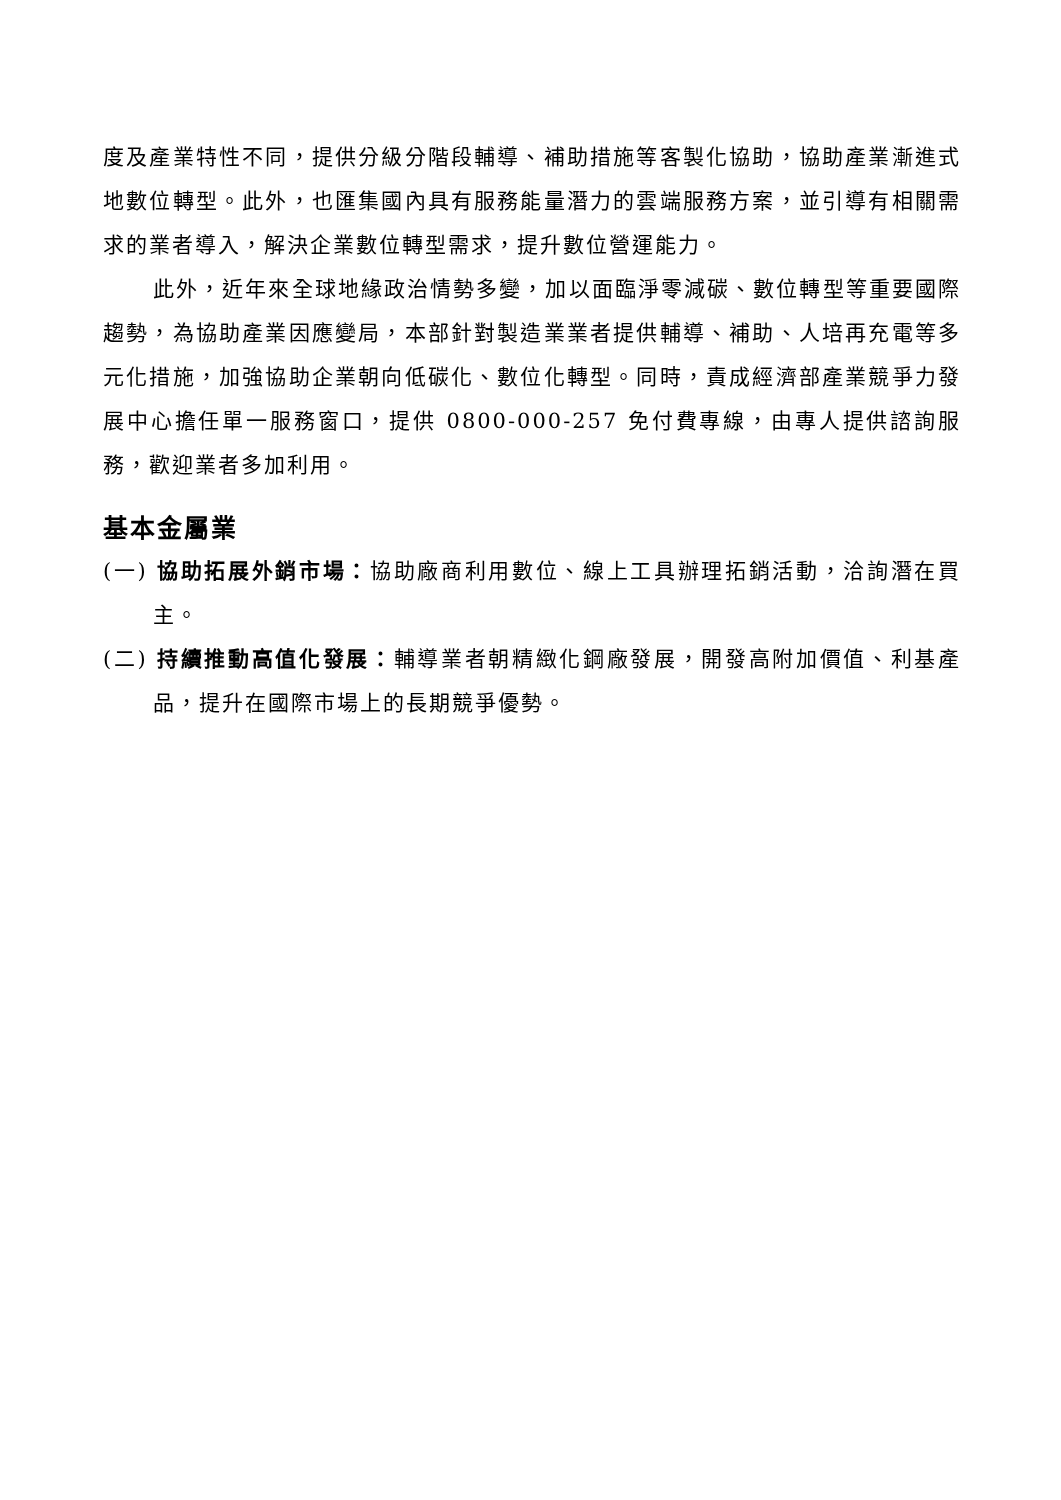度及產業特性不同，提供分級分階段輔導、補助措施等客製化協助，協助產業漸進式地數位轉型。此外，也匯集國內具有服務能量潛力的雲端服務方案，並引導有相關需求的業者導入，解決企業數位轉型需求，提升數位營運能力。
此外，近年來全球地緣政治情勢多變，加以面臨淨零減碳、數位轉型等重要國際趨勢，為協助產業因應變局，本部針對製造業業者提供輔導、補助、人培再充電等多元化措施，加強協助企業朝向低碳化、數位化轉型。同時，責成經濟部產業競爭力發展中心擔任單一服務窗口，提供 0800-000-257 免付費專線，由專人提供諮詢服務，歡迎業者多加利用。
基本金屬業
(一) 協助拓展外銷市場：協助廠商利用數位、線上工具辦理拓銷活動，洽詢潛在買主。
(二) 持續推動高值化發展：輔導業者朝精緻化鋼廠發展，開發高附加價值、利基產品，提升在國際市場上的長期競爭優勢。